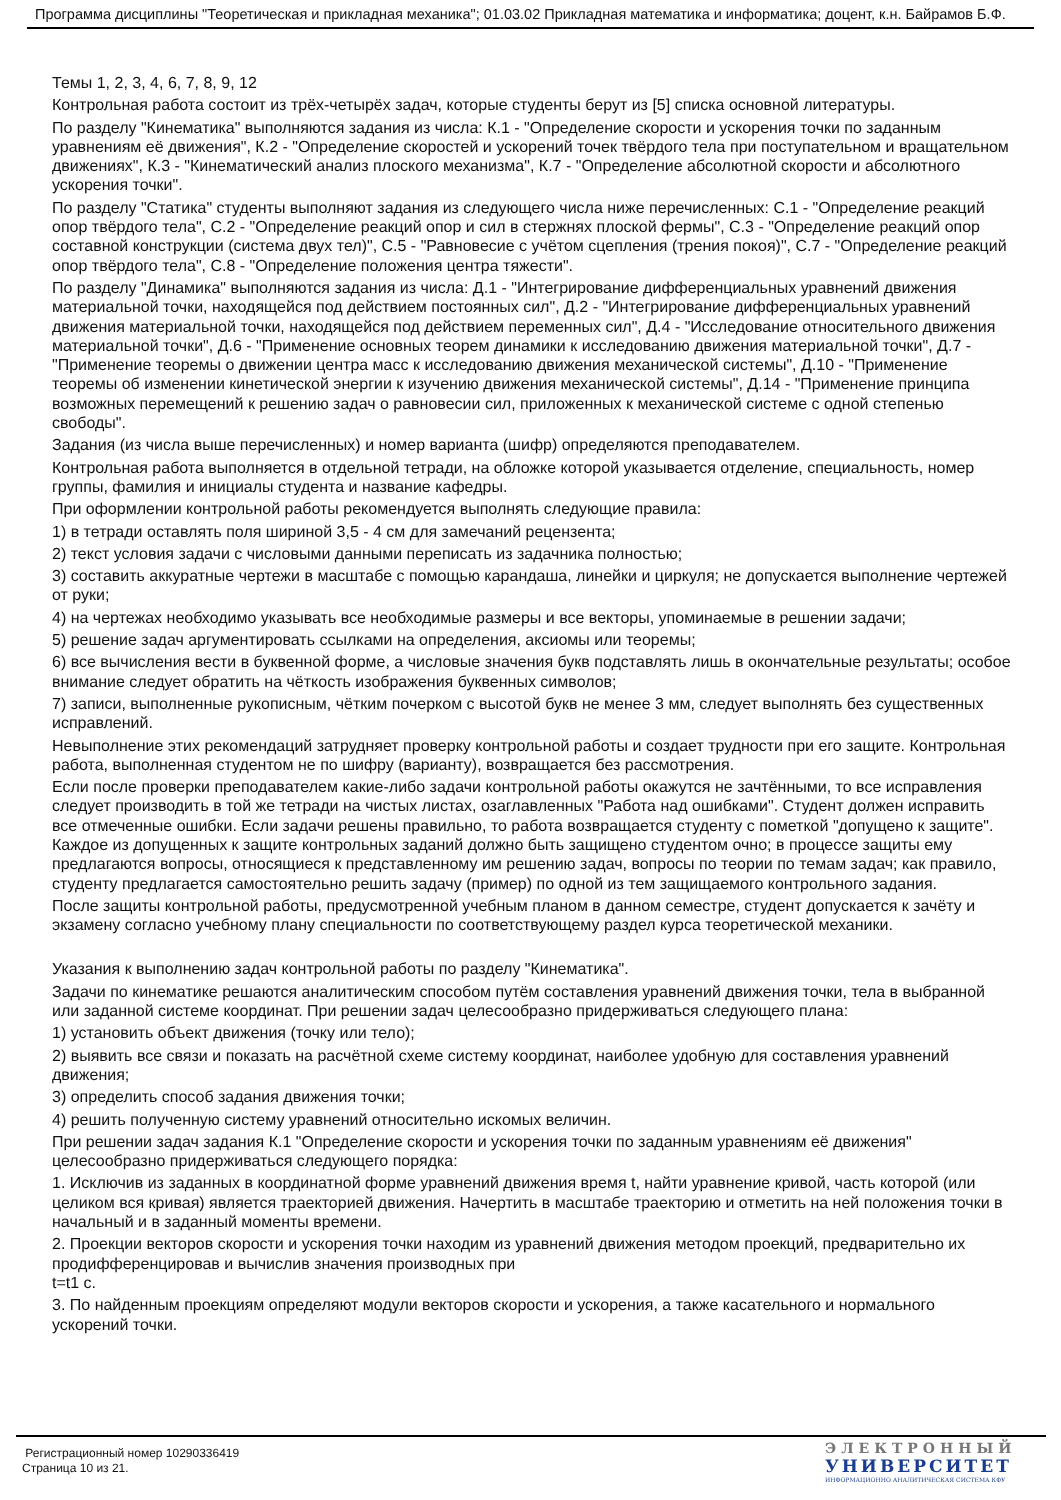Программа дисциплины "Теоретическая и прикладная механика"; 01.03.02 Прикладная математика и информатика; доцент, к.н. Байрамов Б.Ф.
Темы 1, 2, 3, 4, 6, 7, 8, 9, 12
Контрольная работа состоит из трёх-четырёх задач, которые студенты берут из [5] списка основной литературы.
По разделу "Кинематика" выполняются задания из числа: К.1 - "Определение скорости и ускорения точки по заданным уравнениям её движения", К.2 - "Определение скоростей и ускорений точек твёрдого тела при поступательном и вращательном движениях", К.3 - "Кинематический анализ плоского механизма", К.7 - "Определение абсолютной скорости и абсолютного ускорения точки".
По разделу "Статика" студенты выполняют задания из следующего числа ниже перечисленных: С.1 - "Определение реакций опор твёрдого тела", С.2 - "Определение реакций опор и сил в стержнях плоской фермы", С.3 - "Определение реакций опор составной конструкции (система двух тел)", С.5 - "Равновесие с учётом сцепления (трения покоя)", С.7 - "Определение реакций опор твёрдого тела", С.8 - "Определение положения центра тяжести".
По разделу "Динамика" выполняются задания из числа: Д.1 - "Интегрирование дифференциальных уравнений движения материальной точки, находящейся под действием постоянных сил", Д.2 - "Интегрирование дифференциальных уравнений движения материальной точки, находящейся под действием переменных сил", Д.4 - "Исследование относительного движения материальной точки", Д.6 - "Применение основных теорем динамики к исследованию движения материальной точки", Д.7 - "Применение теоремы о движении центра масс к исследованию движения механической системы", Д.10 - "Применение теоремы об изменении кинетической энергии к изучению движения механической системы", Д.14 - "Применение принципа возможных перемещений к решению задач о равновесии сил, приложенных к механической системе с одной степенью свободы".
Задания (из числа выше перечисленных) и номер варианта (шифр) определяются преподавателем.
Контрольная работа выполняется в отдельной тетради, на обложке которой указывается отделение, специальность, номер группы, фамилия и инициалы студента и название кафедры.
При оформлении контрольной работы рекомендуется выполнять следующие правила:
1) в тетради оставлять поля шириной 3,5 - 4 см для замечаний рецензента;
2) текст условия задачи с числовыми данными переписать из задачника полностью;
3) составить аккуратные чертежи в масштабе с помощью карандаша, линейки и циркуля; не допускается выполнение чертежей от руки;
4) на чертежах необходимо указывать все необходимые размеры и все векторы, упоминаемые в решении задачи;
5) решение задач аргументировать ссылками на определения, аксиомы или теоремы;
6) все вычисления вести в буквенной форме, а числовые значения букв подставлять лишь в окончательные результаты; особое внимание следует обратить на чёткость изображения буквенных символов;
7) записи, выполненные рукописным, чётким почерком с высотой букв не менее 3 мм, следует выполнять без существенных исправлений.
Невыполнение этих рекомендаций затрудняет проверку контрольной работы и создает трудности при его защите. Контрольная работа, выполненная студентом не по шифру (варианту), возвращается без рассмотрения.
Если после проверки преподавателем какие-либо задачи контрольной работы окажутся не зачтёнными, то все исправления следует производить в той же тетради на чистых листах, озаглавленных "Работа над ошибками". Студент должен исправить все отмеченные ошибки. Если задачи решены правильно, то работа возвращается студенту с пометкой "допущено к защите". Каждое из допущенных к защите контрольных заданий должно быть защищено студентом очно; в процессе защиты ему предлагаются вопросы, относящиеся к представленному им решению задач, вопросы по теории по темам задач; как правило, студенту предлагается самостоятельно решить задачу (пример) по одной из тем защищаемого контрольного задания.
После защиты контрольной работы, предусмотренной учебным планом в данном семестре, студент допускается к зачёту и экзамену согласно учебному плану специальности по соответствующему раздел курса теоретической механики.
Указания к выполнению задач контрольной работы по разделу "Кинематика".
Задачи по кинематике решаются аналитическим способом путём составления уравнений движения точки, тела в выбранной или заданной системе координат. При решении задач целесообразно придерживаться следующего плана:
1) установить объект движения (точку или тело);
2) выявить все связи и показать на расчётной схеме систему координат, наиболее удобную для составления уравнений движения;
3) определить способ задания движения точки;
4) решить полученную систему уравнений относительно искомых величин.
При решении задач задания К.1 "Определение скорости и ускорения точки по заданным уравнениям её движения" целесообразно придерживаться следующего порядка:
1. Исключив из заданных в координатной форме уравнений движения время t, найти уравнение кривой, часть которой (или целиком вся кривая) является траекторией движения. Начертить в масштабе траекторию и отметить на ней положения точки в начальный и в заданный моменты времени.
2. Проекции векторов скорости и ускорения точки находим из уравнений движения методом проекций, предварительно их продифференцировав и вычислив значения производных при
t=t1 с.
3. По найденным проекциям определяют модули векторов скорости и ускорения, а также касательного и нормального ускорений точки.
Регистрационный номер 10290336419
Страница 10 из 21.
ЭЛЕКТРОННЫЙ
УНИВЕРСИТЕТ
ИНФОРМАЦИОННО АНАЛИТИЧЕСКАЯ СИСТЕМА КФУ